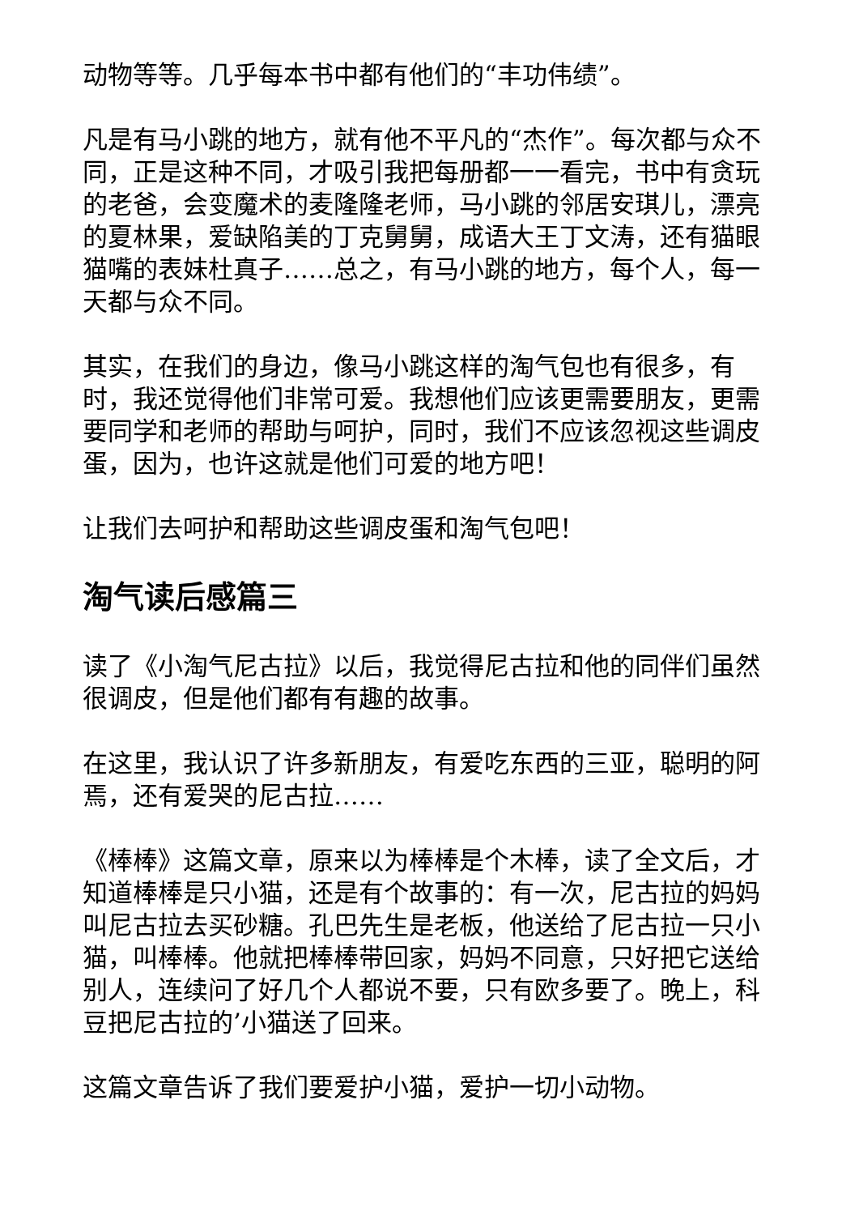动物等等。几乎每本书中都有他们的“丰功伟绩”。
凡是有马小跳的地方，就有他不平凡的“杰作”。每次都与众不同，正是这种不同，才吸引我把每册都一一看完，书中有贪玩的老爸，会变魔术的麦隆隆老师，马小跳的邻居安琪儿，漂亮的夏林果，爱缺陷美的丁克舅舅，成语大王丁文涛，还有猫眼猫嘴的表妹杜真子……总之，有马小跳的地方，每个人，每一天都与众不同。
其实，在我们的身边，像马小跳这样的淘气包也有很多，有时，我还觉得他们非常可爱。我想他们应该更需要朋友，更需要同学和老师的帮助与呵护，同时，我们不应该忽视这些调皮蛋，因为，也许这就是他们可爱的地方吧！
让我们去呵护和帮助这些调皮蛋和淘气包吧！
淘气读后感篇三
读了《小淘气尼古拉》以后，我觉得尼古拉和他的同伴们虽然很调皮，但是他们都有有趣的故事。
在这里，我认识了许多新朋友，有爱吃东西的三亚，聪明的阿焉，还有爱哭的尼古拉……
《棒棒》这篇文章，原来以为棒棒是个木棒，读了全文后，才知道棒棒是只小猫，还是有个故事的：有一次，尼古拉的妈妈叫尼古拉去买砂糖。孔巴先生是老板，他送给了尼古拉一只小猫，叫棒棒。他就把棒棒带回家，妈妈不同意，只好把它送给别人，连续问了好几个人都说不要，只有欧多要了。晚上，科豆把尼古拉的’小猫送了回来。
这篇文章告诉了我们要爱护小猫，爱护一切小动物。